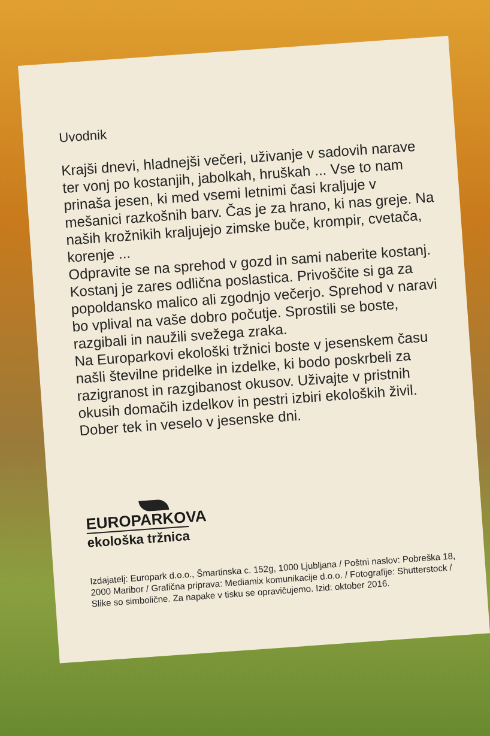Uvodnik
Krajši dnevi, hladnejši večeri, uživanje v sadovih narave ter vonj po kostanjih, jabolkah, hruškah ... Vse to nam prinaša jesen, ki med vsemi letnimi časi kraljuje v mešanici razkošnih barv. Čas je za hrano, ki nas greje. Na naših krožnikih kraljujejo zimske buče, krompir, cvetača, korenje ...
Odpravite se na sprehod v gozd in sami naberite kostanj. Kostanj je zares odlična poslastica. Privoščite si ga za popoldansko malico ali zgodnjo večerjo. Sprehod v naravi bo vplival na vaše dobro počutje. Sprostili se boste, razgibali in naužili svežega zraka.
Na Europarkovi ekološki tržnici boste v jesenskem času našli številne pridelke in izdelke, ki bodo poskrbeli za razigranost in razgibanost okusov. Uživajte v pristnih okusih domačih izdelkov in pestri izbiri ekoloških živil.
Dober tek in veselo v jesenske dni.
EUROPARKOVA
ekološka tržnica
Izdajatelj: Europark d.o.o., Šmartinska c. 152g, 1000 Ljubljana / Poštni naslov: Pobreška 18, 2000 Maribor / Grafična priprava: Mediamix komunikacije d.o.o. / Fotografije: Shutterstock / Slike so simbolične. Za napake v tisku se opravičujemo. Izid: oktober 2016.